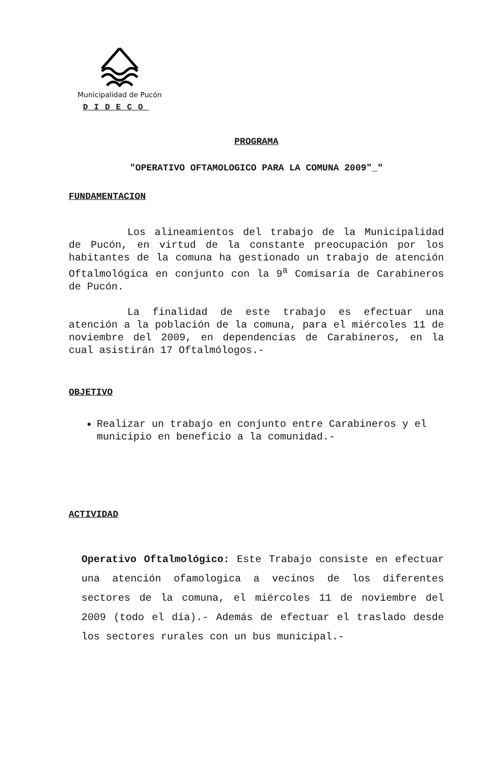Municipalidad de Pucón
DIDECO
PROGRAMA
"OPERATIVO OFTAMOLOGICO PARA LA COMUNA 2009"_"
FUNDAMENTACION
Los alineamientos del trabajo de la Municipalidad de Pucón, en virtud de la constante preocupación por los habitantes de la comuna ha gestionado un trabajo de atención Oftalmológica en conjunto con la 9<sup>a</sup> Comisaría de Carabineros de Pucón.
La finalidad de este trabajo es efectuar una atención a la población de la comuna, para el miércoles 11 de noviembre del 2009, en dependencias de Carabineros, en la cual asistirán 17 Oftalmólogos.-
OBJETIVO
Realizar un trabajo en conjunto entre Carabineros y el municipio en beneficio a la comunidad.-
ACTIVIDAD
Operativo Oftalmológico: Este Trabajo consiste en efectuar una atención ofamologica a vecinos de los diferentes sectores de la comuna, el miércoles 11 de noviembre del 2009 (todo el día).- Además de efectuar el traslado desde los sectores rurales con un bus municipal.-